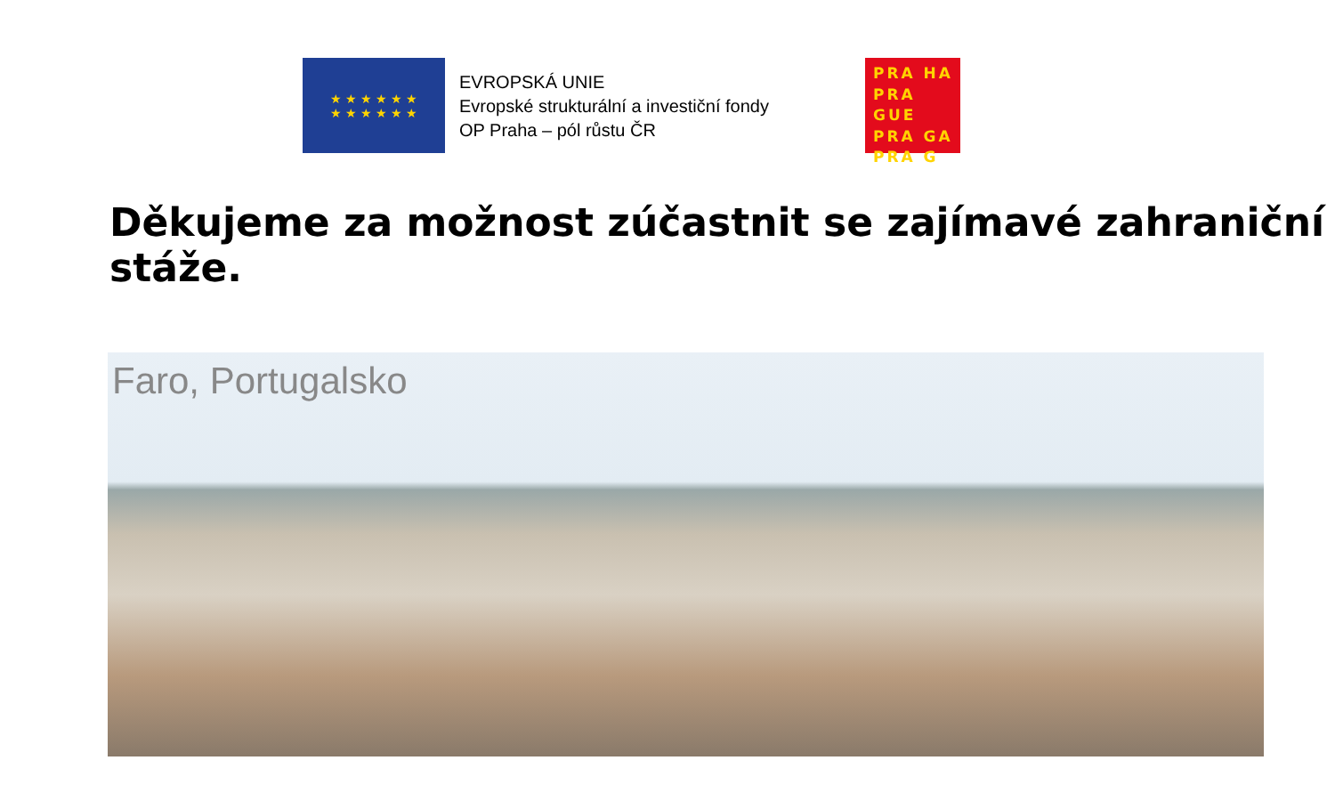★ ★ ★ ★ ★ ★
★ ★ ★ ★ ★ ★
EVROPSKÁ UNIE
Evropské strukturální a investiční fondy
OP Praha – pól růstu ČR
PRA HA
PRA GUE
PRA GA
PRA G
Děkujeme za možnost zúčastnit se zajímavé zahraniční stáže.
Faro, Portugalsko